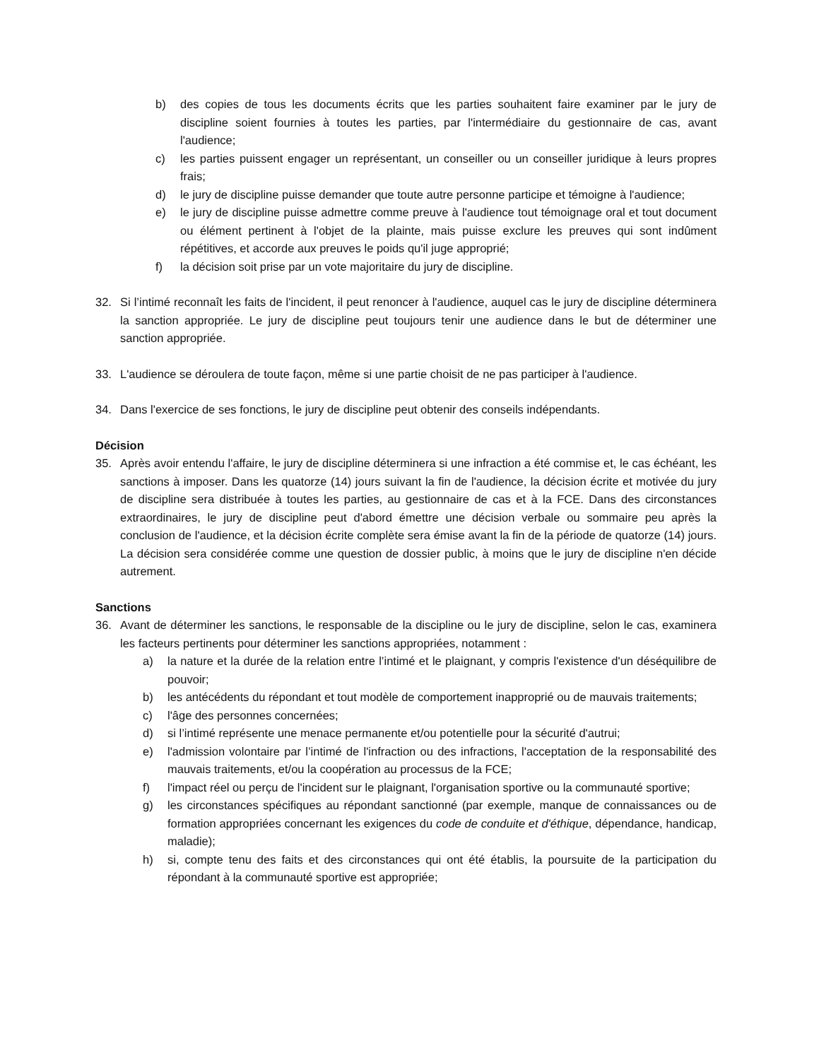b) des copies de tous les documents écrits que les parties souhaitent faire examiner par le jury de discipline soient fournies à toutes les parties, par l'intermédiaire du gestionnaire de cas, avant l'audience;
c) les parties puissent engager un représentant, un conseiller ou un conseiller juridique à leurs propres frais;
d) le jury de discipline puisse demander que toute autre personne participe et témoigne à l'audience;
e) le jury de discipline puisse admettre comme preuve à l'audience tout témoignage oral et tout document ou élément pertinent à l'objet de la plainte, mais puisse exclure les preuves qui sont indûment répétitives, et accorde aux preuves le poids qu'il juge approprié;
f) la décision soit prise par un vote majoritaire du jury de discipline.
32. Si l’intimé reconnaît les faits de l'incident, il peut renoncer à l'audience, auquel cas le jury de discipline déterminera la sanction appropriée. Le jury de discipline peut toujours tenir une audience dans le but de déterminer une sanction appropriée.
33. L'audience se déroulera de toute façon, même si une partie choisit de ne pas participer à l'audience.
34. Dans l'exercice de ses fonctions, le jury de discipline peut obtenir des conseils indépendants.
Décision
35. Après avoir entendu l'affaire, le jury de discipline déterminera si une infraction a été commise et, le cas échéant, les sanctions à imposer. Dans les quatorze (14) jours suivant la fin de l'audience, la décision écrite et motivée du jury de discipline sera distribuée à toutes les parties, au gestionnaire de cas et à la FCE. Dans des circonstances extraordinaires, le jury de discipline peut d'abord émettre une décision verbale ou sommaire peu après la conclusion de l'audience, et la décision écrite complète sera émise avant la fin de la période de quatorze (14) jours. La décision sera considérée comme une question de dossier public, à moins que le jury de discipline n'en décide autrement.
Sanctions
36. Avant de déterminer les sanctions, le responsable de la discipline ou le jury de discipline, selon le cas, examinera les facteurs pertinents pour déterminer les sanctions appropriées, notamment :
a) la nature et la durée de la relation entre l’intimé et le plaignant, y compris l'existence d'un déséquilibre de pouvoir;
b) les antécédents du répondant et tout modèle de comportement inapproprié ou de mauvais traitements;
c) l'âge des personnes concernées;
d) si l’intimé représente une menace permanente et/ou potentielle pour la sécurité d'autrui;
e) l'admission volontaire par l’intimé de l'infraction ou des infractions, l'acceptation de la responsabilité des mauvais traitements, et/ou la coopération au processus de la FCE;
f) l'impact réel ou perçu de l'incident sur le plaignant, l'organisation sportive ou la communauté sportive;
g) les circonstances spécifiques au répondant sanctionné (par exemple, manque de connaissances ou de formation appropriées concernant les exigences du code de conduite et d'éthique, dépendance, handicap, maladie);
h) si, compte tenu des faits et des circonstances qui ont été établis, la poursuite de la participation du répondant à la communauté sportive est appropriée;